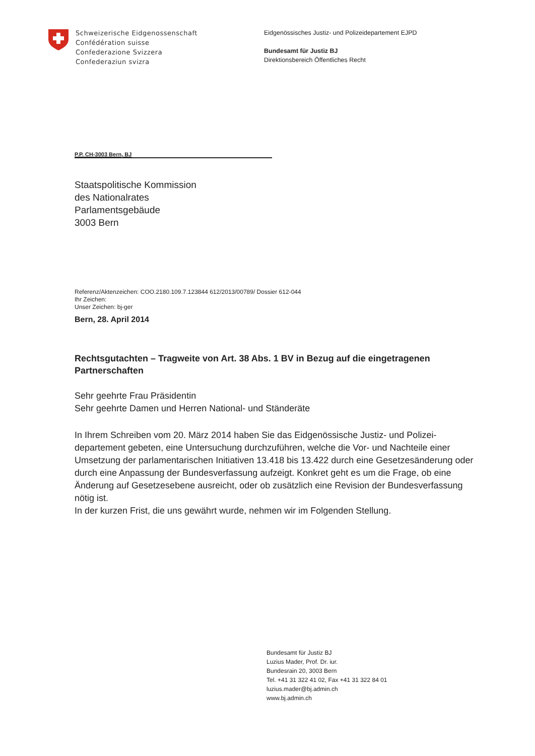Schweizerische Eidgenossenschaft
Confédération suisse
Confederazione Svizzera
Confederaziun svizra
Eidgenössisches Justiz- und Polizeidepartement EJPD
Bundesamt für Justiz BJ
Direktionsbereich Öffentliches Recht
P.P. CH-3003 Bern, BJ
Staatspolitische Kommission
des Nationalrates
Parlamentsgebäude
3003 Bern
Referenz/Aktenzeichen: COO.2180.109.7.123844 612/2013/00789/ Dossier 612-044
Ihr Zeichen:
Unser Zeichen: bj-ger
Bern, 28. April 2014
Rechtsgutachten – Tragweite von Art. 38 Abs. 1 BV in Bezug auf die eingetragenen Partnerschaften
Sehr geehrte Frau Präsidentin
Sehr geehrte Damen und Herren National- und Ständeräte
In Ihrem Schreiben vom 20. März 2014 haben Sie das Eidgenössische Justiz- und Polizei-departement gebeten, eine Untersuchung durchzuführen, welche die Vor- und Nachteile einer Umsetzung der parlamentarischen Initiativen 13.418 bis 13.422 durch eine Gesetzesänderung oder durch eine Anpassung der Bundesverfassung aufzeigt. Konkret geht es um die Frage, ob eine Änderung auf Gesetzesebene ausreicht, oder ob zusätzlich eine Revision der Bundesverfassung nötig ist.
In der kurzen Frist, die uns gewährt wurde, nehmen wir im Folgenden Stellung.
Bundesamt für Justiz BJ
Luzius Mader, Prof. Dr. iur.
Bundesrain 20, 3003 Bern
Tel. +41 31 322 41 02, Fax +41 31 322 84 01
luzius.mader@bj.admin.ch
www.bj.admin.ch